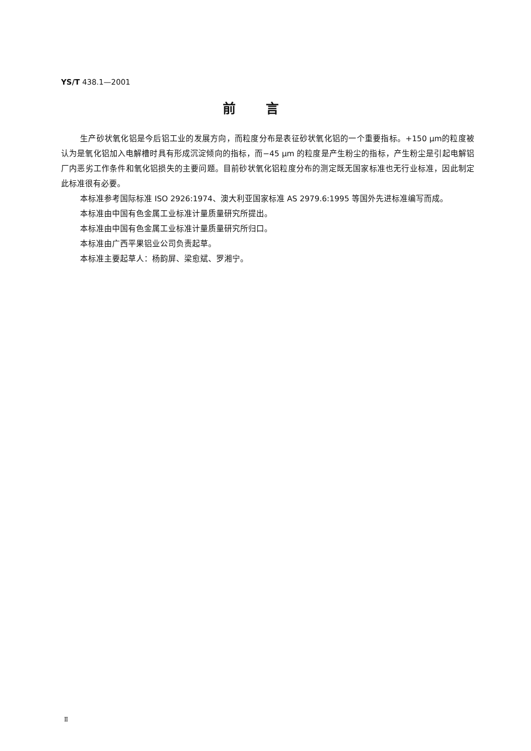YS/T 438.1—2001
前言
生产砂状氧化铝是今后铝工业的发展方向，而粒度分布是表征砂状氧化铝的一个重要指标。+150 μm的粒度被认为是氧化铝加入电解槽时具有形成沉淀倾向的指标，而−45 μm 的粒度是产生粉尘的指标，产生粉尘是引起电解铝厂内恶劣工作条件和氧化铝损失的主要问题。目前砂状氧化铝粒度分布的测定既无国家标准也无行业标准，因此制定此标准很有必要。
本标准参考国际标准 ISO 2926:1974、澳大利亚国家标准 AS 2979.6:1995 等国外先进标准编写而成。
本标准由中国有色金属工业标准计量质量研究所提出。
本标准由中国有色金属工业标准计量质量研究所归口。
本标准由广西平果铝业公司负责起草。
本标准主要起草人：杨韵屏、梁愈斌、罗湘宁。
Ⅱ